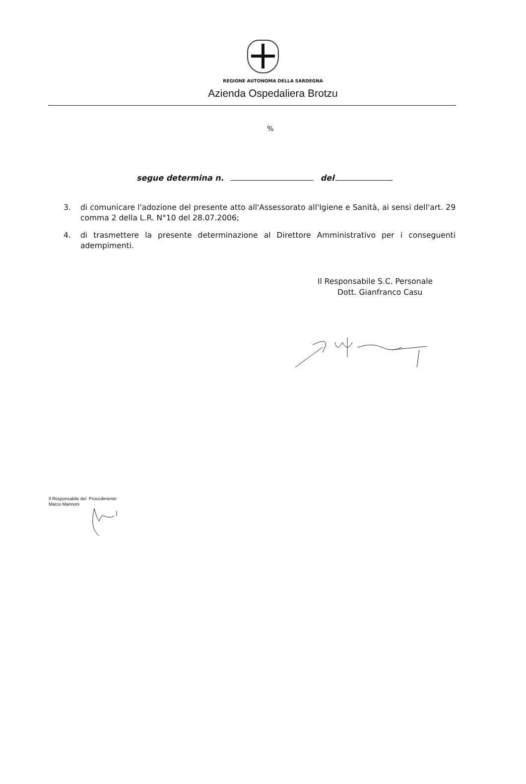REGIONE AUTONOMA DELLA SARDEGNA
Azienda Ospedaliera Brotzu
%
segue determina n. del
3. di comunicare l'adozione del presente atto all'Assessorato all'Igiene e Sanità, ai sensi dell'art. 29 comma 2 della L.R. N°10 del 28.07.2006;
4. di trasmettere la presente determinazione al Direttore Amministrativo per i conseguenti adempimenti.
Il Responsabile S.C. Personale
Dott. Gianfranco Casu
Il Responsabile del Procedimento
Marco Mannoni